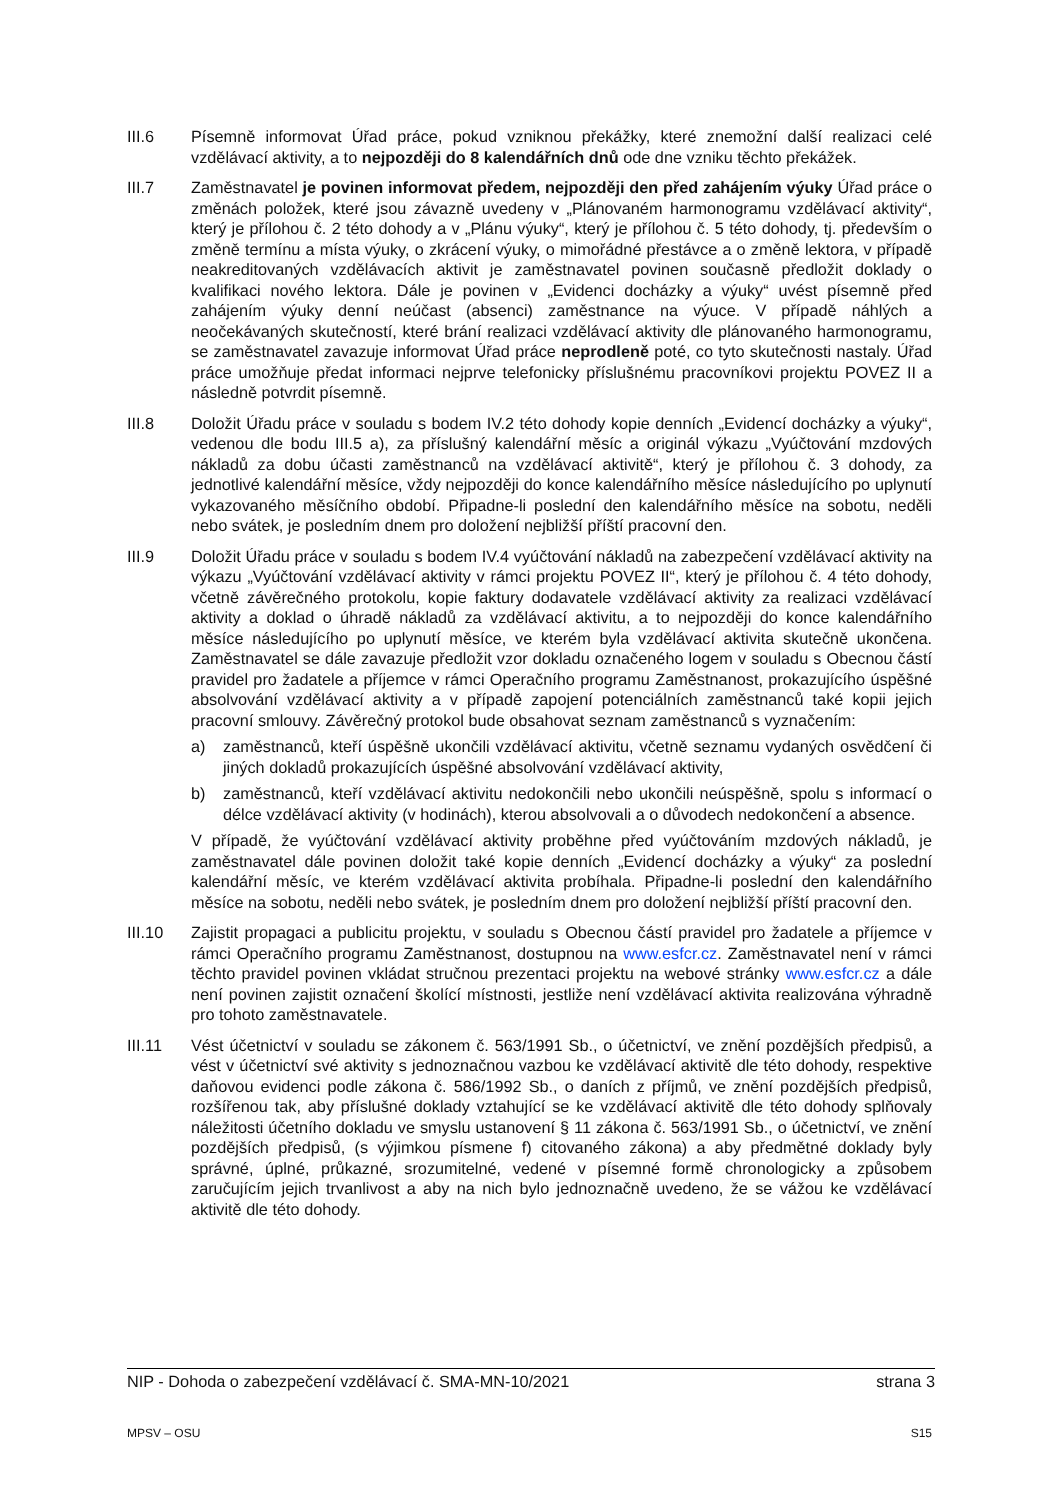III.6 Písemně informovat Úřad práce, pokud vzniknou překážky, které znemožní další realizaci celé vzdělávací aktivity, a to nejpozději do 8 kalendářních dnů ode dne vzniku těchto překážek.
III.7 Zaměstnavatel je povinen informovat předem, nejpozději den před zahájením výuky Úřad práce o změnách položek, které jsou závazně uvedeny v „Plánovaném harmonogramu vzdělávací aktivity“, který je přílohou č. 2 této dohody a v „Plánu výuky“, který je přílohou č. 5 této dohody, tj. především o změně termínu a místa výuky, o zkrácení výuky, o mimořádné přestávce a o změně lektora, v případě neakreditovaných vzdělávacích aktivit je zaměstnavatel povinen současně předložit doklady o kvalifikaci nového lektora. Dále je povinen v „Evidenci docházky a výuky“ uvést písemně před zahájením výuky denní neúčast (absenci) zaměstnance na výuce. V případě náhlých a neočekávaných skutečností, které brání realizaci vzdělávací aktivity dle plánovaného harmonogramu, se zaměstnavatel zavazuje informovat Úřad práce neprodleně poté, co tyto skutečnosti nastaly. Úřad práce umožňuje předat informaci nejprve telefonicky příslušnému pracovníkovi projektu POVEZ II a následně potvrdit písemně.
III.8 Doložit Úřadu práce v souladu s bodem IV.2 této dohody kopie denních „Evidencí docházky a výuky“, vedenou dle bodu III.5 a), za příslušný kalendářní měsíc a originál výkazu „Vyúčtování mzdových nákladů za dobu účasti zaměstnanců na vzdělávací aktivitě“, který je přílohou č. 3 dohody, za jednotlivé kalendářní měsíce, vždy nejpozději do konce kalendářního měsíce následujícího po uplynutí vykazovaného měsíčního období. Připadne-li poslední den kalendářního měsíce na sobotu, neděli nebo svátek, je posledním dnem pro doložení nejbližší příští pracovní den.
III.9 Doložit Úřadu práce v souladu s bodem IV.4 vyúčtování nákladů na zabezpečení vzdělávací aktivity na výkazu „Vyúčtování vzdělávací aktivity v rámci projektu POVEZ II“, který je přílohou č. 4 této dohody, včetně závěrečného protokolu, kopie faktury dodavatele vzdělávací aktivity za realizaci vzdělávací aktivity a doklad o úhradě nákladů za vzdělávací aktivitu, a to nejpozději do konce kalendářního měsíce následujícího po uplynutí měsíce, ve kterém byla vzdělávací aktivita skutečně ukončena. Zaměstnavatel se dále zavazuje předložit vzor dokladu označeného logem v souladu s Obecnou částí pravidel pro žadatele a příjemce v rámci Operačního programu Zaměstnanost, prokazujícího úspěšné absolvování vzdělávací aktivity a v případě zapojení potenciálních zaměstnanců také kopii jejich pracovní smlouvy. Závěrečný protokol bude obsahovat seznam zaměstnanců s vyznačením:
a) zaměstnanců, kteří úspěšně ukončili vzdělávací aktivitu, včetně seznamu vydaných osvědčení či jiných dokladů prokazujících úspěšné absolvování vzdělávací aktivity,
b) zaměstnanců, kteří vzdělávací aktivitu nedokončili nebo ukončili neúspěšně, spolu s informací o délce vzdělávací aktivity (v hodinách), kterou absolvovali a o důvodech nedokončení a absence.
V případě, že vyúčtování vzdělávací aktivity proběhne před vyúčtováním mzdových nákladů, je zaměstnavatel dále povinen doložit také kopie denních „Evidencí docházky a výuky“ za poslední kalendářní měsíc, ve kterém vzdělávací aktivita probíhala. Připadne-li poslední den kalendářního měsíce na sobotu, neděli nebo svátek, je posledním dnem pro doložení nejbližší příští pracovní den.
III.10 Zajistit propagaci a publicitu projektu, v souladu s Obecnou částí pravidel pro žadatele a příjemce v rámci Operačního programu Zaměstnanost, dostupnou na www.esfcr.cz. Zaměstnavatel není v rámci těchto pravidel povinen vkládat stručnou prezentaci projektu na webové stránky www.esfcr.cz a dále není povinen zajistit označení školící místnosti, jestliže není vzdělávací aktivita realizována výhradně pro tohoto zaměstnavatele.
III.11 Vést účetnictví v souladu se zákonem č. 563/1991 Sb., o účetnictví, ve znění pozdějších předpisů, a vést v účetnictví své aktivity s jednoznačnou vazbou ke vzdělávací aktivitě dle této dohody, respektive daňovou evidenci podle zákona č. 586/1992 Sb., o daních z příjmů, ve znění pozdějších předpisů, rozšířenou tak, aby příslušné doklady vztahující se ke vzdělávací aktivitě dle této dohody splňovaly náležitosti účetního dokladu ve smyslu ustanovení § 11 zákona č. 563/1991 Sb., o účetnictví, ve znění pozdějších předpisů, (s výjimkou písmene f) citovaného zákona) a aby předmětné doklady byly správné, úplné, průkazné, srozumitelné, vedené v písemné formě chronologicky a způsobem zaručujícím jejich trvanlivost a aby na nich bylo jednoznačně uvedeno, že se vážou ke vzdělávací aktivitě dle této dohody.
NIP - Dohoda o zabezpečení vzdělávací č. SMA-MN-10/2021 strana 3
MPSV – OSU S15